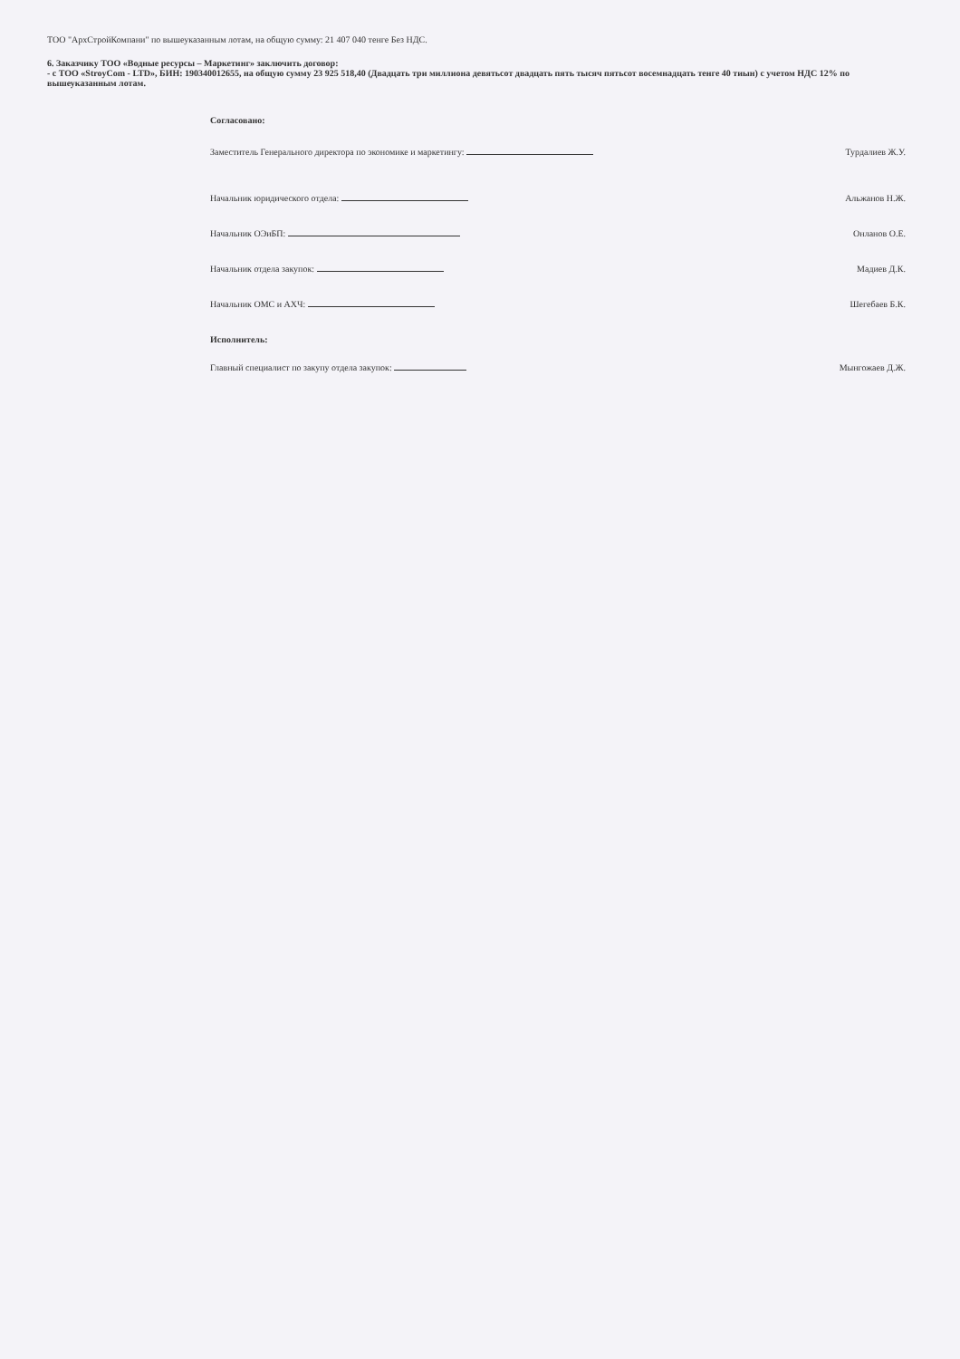ТОО "АрхСтройКомпани" по вышеуказанным лотам, на общую сумму: 21 407 040 тенге Без НДС.
6. Заказчику ТОО «Водные ресурсы – Маркетинг» заключить договор:
- с ТОО «StroyCom - LTD», БИН: 190340012655, на общую сумму 23 925 518,40 (Двадцать три миллиона девятьсот двадцать пять тысяч пятьсот восемнадцать тенге 40 тиын) с учетом НДС 12% по вышеуказанным лотам.
Согласовано:
Заместитель Генерального директора по экономике и маркетингу: Турдалиев Ж.У.
Начальник юридического отдела: Альжанов Н.Ж.
Начальник ОЭиБП: Онланов О.Е.
Начальник отдела закупок: Мадиев Д.К.
Начальник ОМС и АХЧ: Шегебаев Б.К.
Исполнитель:
Главный специалист по закупу отдела закупок: Мынгожаев Д.Ж.